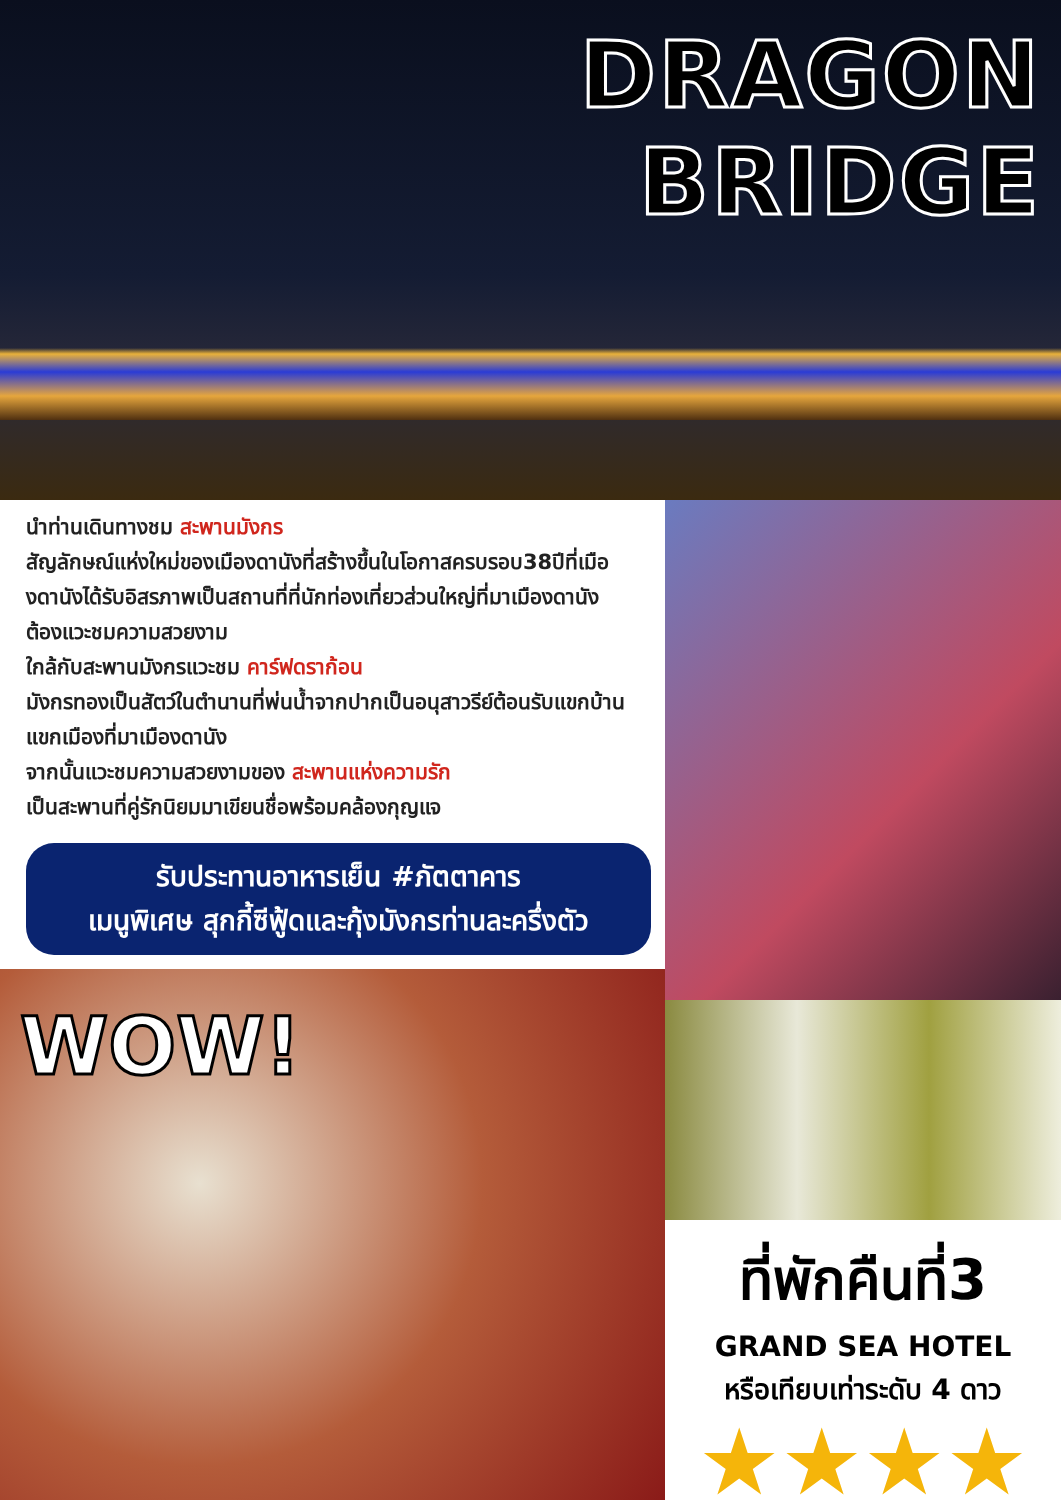DRAGON BRIDGE
นำท่านเดินทางชม สะพานมังกร
สัญลักษณ์แห่งใหม่ของเมืองดานังที่สร้างขึ้นในโอกาสครบรอบ38ปีที่เมืองดานังได้รับอิสรภาพเป็นสถานที่ที่นักท่องเที่ยวส่วนใหญ่ที่มาเมืองดานัง ต้องแวะชมความสวยงาม
ใกล้กับสะพานมังกรแวะชม คาร์ฟดราก้อน
มังกรทองเป็นสัตว์ในตำนานที่พ่นน้ำจากปากเป็นอนุสาวรีย์ต้อนรับแขกบ้านแขกเมืองที่มาเมืองดานัง
จากนั้นแวะชมความสวยงามของ สะพานแห่งความรัก
เป็นสะพานที่คู่รักนิยมมาเขียนชื่อพร้อมคล้องกุญแจ
รับประทานอาหารเย็น #ภัตตาคาร
เมนูพิเศษ สุกกี้ซีฟู้ดและกุ้งมังกรท่านละครึ่งตัว
WOW!
ที่พักคืนที่3
GRAND SEA HOTEL
หรือเทียบเท่าระดับ 4 ดาว
★★★★